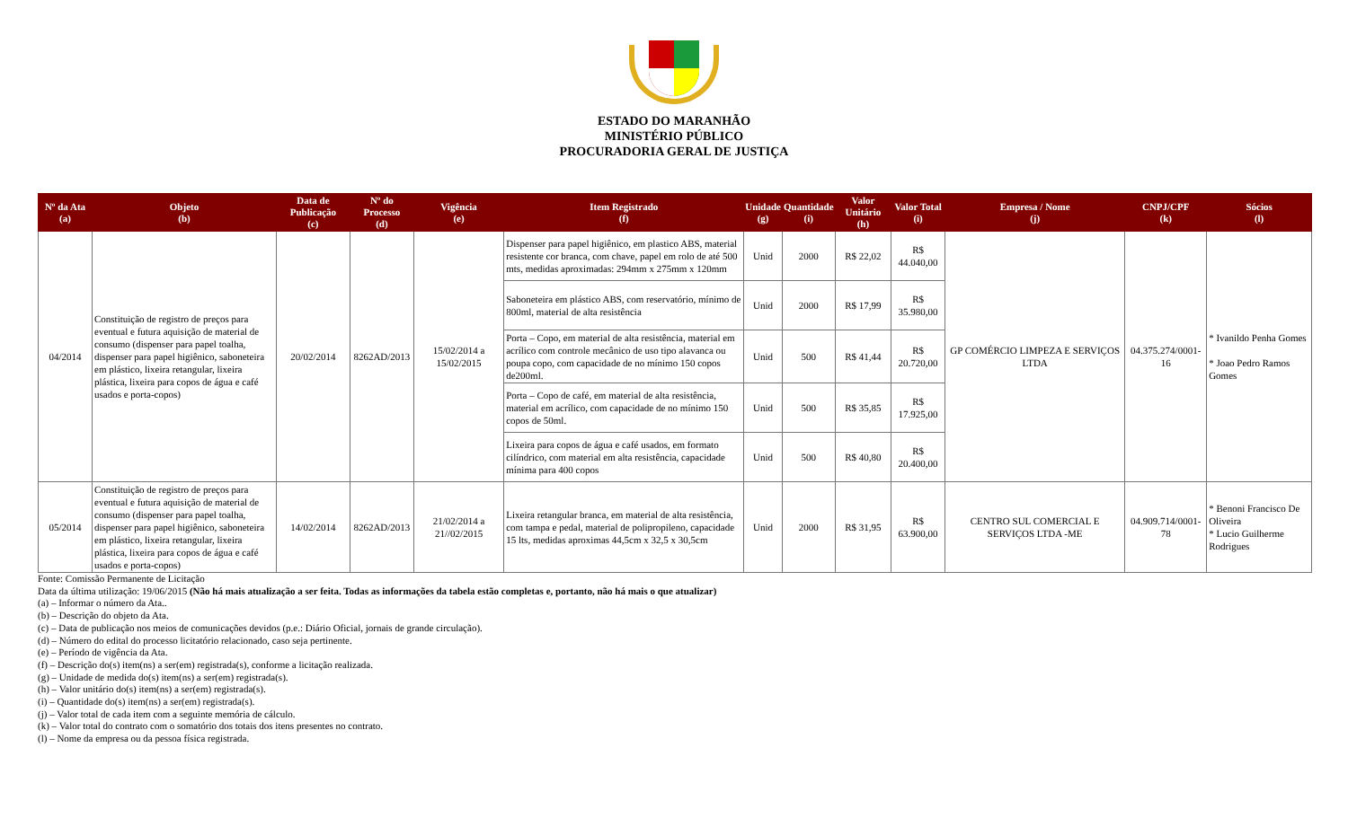ESTADO DO MARANHÃO
MINISTÉRIO PÚBLICO
PROCURADORIA GERAL DE JUSTIÇA
| Nº da Ata (a) | Objeto (b) | Data de Publicação (c) | Nº do Processo (d) | Vigência (e) | Item Registrado (f) | Unidade (g) | Quantidade (i) | Valor Unitário (h) | Valor Total (i) | Empresa / Nome (j) | CNPJ/CPF (k) | Sócios (l) |
| --- | --- | --- | --- | --- | --- | --- | --- | --- | --- | --- | --- | --- |
| 04/2014 | Constituição de registro de preços para eventual e futura aquisição de material de consumo (dispenser para papel toalha, dispenser para papel higiênico, saboneteira em plástico, lixeira retangular, lixeira plástica, lixeira para copos de água e café usados e porta-copos) | 20/02/2014 | 8262AD/2013 | 15/02/2014 a 15/02/2015 | Dispenser para papel higiênico, em plastico ABS, material resistente cor branca, com chave, papel em rolo de até 500 mts, medidas aproximadas: 294mm x 275mm x 120mm | Unid | 2000 | R$ 22,02 | R$ 44.040,00 | GP COMÉRCIO LIMPEZA E SERVIÇOS LTDA | 04.375.274/0001-16 | * Ivanildo Penha Gomes * Joao Pedro Ramos Gomes |
| | | | | | Saboneteira em plástico ABS, com reservatório, mínimo de 800ml, material de alta resistência | Unid | 2000 | R$ 17,99 | R$ 35.980,00 | | | |
| | | | | | Porta – Copo, em material de alta resistência, material em acrílico com controle mecânico de uso tipo alavanca ou poupa copo, com capacidade de no mínimo 150 copos de200ml. | Unid | 500 | R$ 41,44 | R$ 20.720,00 | | | |
| | | | | | Porta – Copo de café, em material de alta resistência, material em acrílico, com capacidade de no mínimo 150 copos de 50ml. | Unid | 500 | R$ 35,85 | R$ 17.925,00 | | | |
| | | | | | Lixeira para copos de água e café usados, em formato cilíndrico, com material em alta resistência, capacidade mínima para 400 copos | Unid | 500 | R$ 40,80 | R$ 20.400,00 | | | |
| 05/2014 | Constituição de registro de preços para eventual e futura aquisição de material de consumo (dispenser para papel toalha, dispenser para papel higiênico, saboneteira em plástico, lixeira retangular, lixeira plástica, lixeira para copos de água e café usados e porta-copos) | 14/02/2014 | 8262AD/2013 | 21/02/2014 a 21//02/2015 | Lixeira retangular branca, em material de alta resistência, com tampa e pedal, material de polipropileno, capacidade 15 lts, medidas aproximas 44,5cm x 32,5 x 30,5cm | Unid | 2000 | R$ 31,95 | R$ 63.900,00 | CENTRO SUL COMERCIAL E SERVIÇOS LTDA -ME | 04.909.714/0001-78 | * Benoni Francisco De Oliveira * Lucio Guilherme Rodrigues |
Fonte: Comissão Permanente de Licitação
Data da última utilização: 19/06/2015 (Não há mais atualização a ser feita. Todas as informações da tabela estão completas e, portanto, não há mais o que atualizar)
(a) – Informar o número da Ata..
(b) – Descrição do objeto da Ata.
(c) – Data de publicação nos meios de comunicações devidos (p.e.: Diário Oficial, jornais de grande circulação).
(d) – Número do edital do processo licitatório relacionado, caso seja pertinente.
(e) – Período de vigência da Ata.
(f) – Descrição do(s) item(ns) a ser(em) registrada(s), conforme a licitação realizada.
(g) – Unidade de medida do(s) item(ns) a ser(em) registrada(s).
(h) – Valor unitário do(s) item(ns) a ser(em) registrada(s).
(i) – Quantidade do(s) item(ns) a ser(em) registrada(s).
(j) – Valor total de cada item com a seguinte memória de cálculo.
(k) – Valor total do contrato com o somatório dos totais dos itens presentes no contrato.
(l) – Nome da empresa ou da pessoa física registrada.